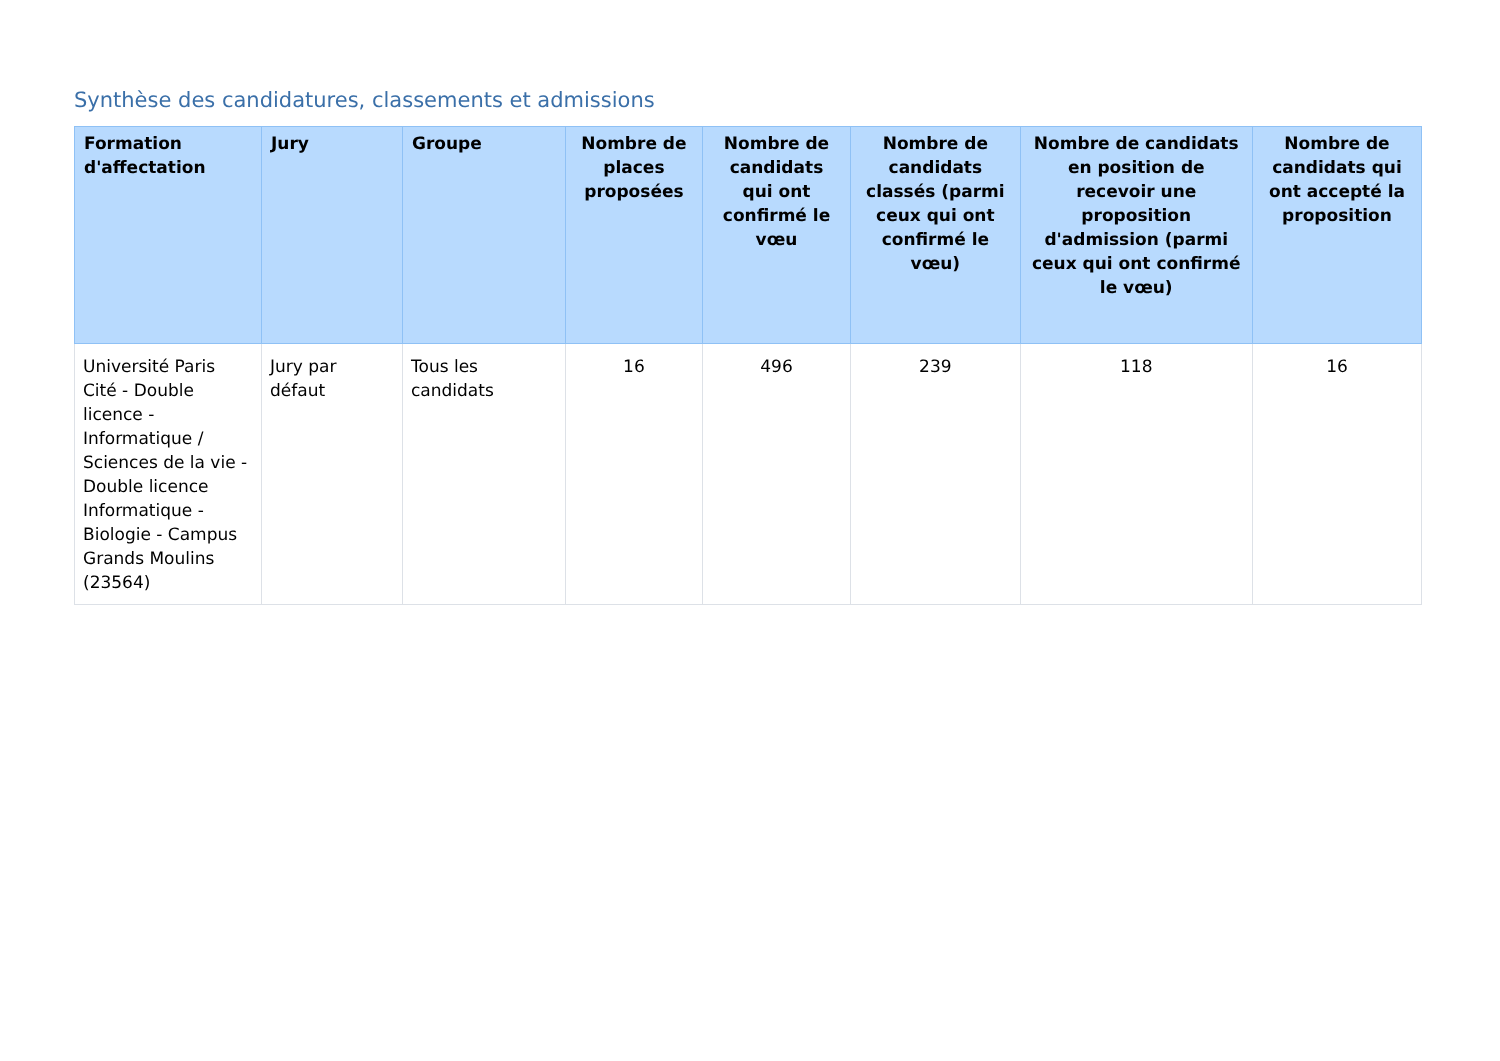Synthèse des candidatures, classements et admissions
| Formation d'affectation | Jury | Groupe | Nombre de places proposées | Nombre de candidats qui ont confirmé le vœu | Nombre de candidats classés (parmi ceux qui ont confirmé le vœu) | Nombre de candidats en position de recevoir une proposition d'admission (parmi ceux qui ont confirmé le vœu) | Nombre de candidats qui ont accepté la proposition |
| --- | --- | --- | --- | --- | --- | --- | --- |
| Université Paris Cité - Double licence - Informatique / Sciences de la vie - Double licence Informatique - Biologie - Campus Grands Moulins (23564) | Jury par défaut | Tous les candidats | 16 | 496 | 239 | 118 | 16 |